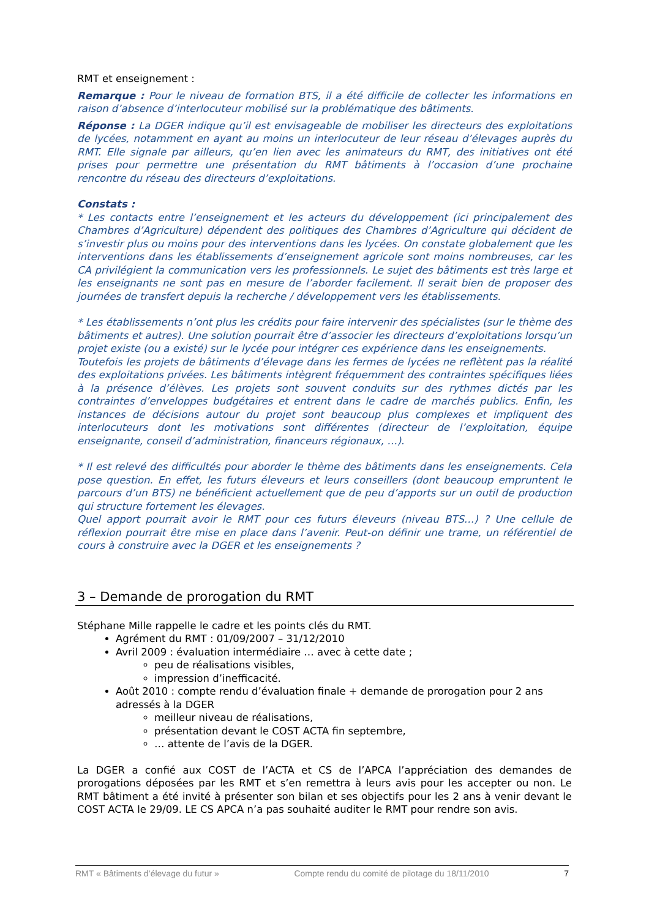RMT et enseignement :
Remarque : Pour le niveau de formation BTS, il a été difficile de collecter les informations en raison d’absence d’interlocuteur mobilisé sur la problématique des bâtiments.
Réponse : La DGER indique qu’il est envisageable de mobiliser les directeurs des exploitations de lycées, notamment en ayant au moins un interlocuteur de leur réseau d’élevages auprès du RMT. Elle signale par ailleurs, qu’en lien avec les animateurs du RMT, des initiatives ont été prises pour permettre une présentation du RMT bâtiments à l’occasion d’une prochaine rencontre du réseau des directeurs d’exploitations.
Constats :
* Les contacts entre l’enseignement et les acteurs du développement (ici principalement des Chambres d’Agriculture) dépendent des politiques des Chambres d’Agriculture qui décident de s’investir plus ou moins pour des interventions dans les lycées. On constate globalement que les interventions dans les établissements d’enseignement agricole sont moins nombreuses, car les CA privilégient la communication vers les professionnels. Le sujet des bâtiments est très large et les enseignants ne sont pas en mesure de l’aborder facilement. Il serait bien de proposer des journées de transfert depuis la recherche / développement vers les établissements.
* Les établissements n’ont plus les crédits pour faire intervenir des spécialistes (sur le thème des bâtiments et autres). Une solution pourrait être d’associer les directeurs d’exploitations lorsqu’un projet existe (ou a existé) sur le lycée pour intégrer ces expérience dans les enseignements.
Toutefois les projets de bâtiments d’élevage dans les fermes de lycées ne reflètent pas la réalité des exploitations privées. Les bâtiments intègrent fréquemment des contraintes spécifiques liées à la présence d’élèves. Les projets sont souvent conduits sur des rythmes dictés par les contraintes d’enveloppes budgétaires et entrent dans le cadre de marchés publics. Enfin, les instances de décisions autour du projet sont beaucoup plus complexes et impliquent des interlocuteurs dont les motivations sont différentes (directeur de l’exploitation, équipe enseignante, conseil d’administration, financeurs régionaux, …).
* Il est relevé des difficultés pour aborder le thème des bâtiments dans les enseignements. Cela pose question. En effet, les futurs éleveurs et leurs conseillers (dont beaucoup empruntent le parcours d’un BTS) ne bénéficient actuellement que de peu d’apports sur un outil de production qui structure fortement les élevages.
Quel apport pourrait avoir le RMT pour ces futurs éleveurs (niveau BTS…) ? Une cellule de réflexion pourrait être mise en place dans l’avenir. Peut-on définir une trame, un référentiel de cours à construire avec la DGER et les enseignements ?
3 – Demande de prorogation du RMT
Stéphane Mille rappelle le cadre et les points clés du RMT.
Agrément du RMT : 01/09/2007 – 31/12/2010
Avril 2009 : évaluation intermédiaire … avec à cette date ;
peu de réalisations visibles,
impression d’inefficacité.
Août 2010 : compte rendu d’évaluation finale + demande de prorogation pour 2 ans adressés à la DGER
meilleur niveau de réalisations,
présentation devant le COST ACTA fin septembre,
… attente de l’avis de la DGER.
La DGER a confié aux COST de l’ACTA et CS de l’APCA l’appréciation des demandes de prorogations déposées par les RMT et s’en remettra à leurs avis pour les accepter ou non. Le RMT bâtiment a été invité à présenter son bilan et ses objectifs pour les 2 ans à venir devant le COST ACTA le 29/09. LE CS APCA n’a pas souhaité auditer le RMT pour rendre son avis.
RMT « Bâtiments d’élevage du futur » Compte rendu du comité de pilotage du 18/11/2010 7